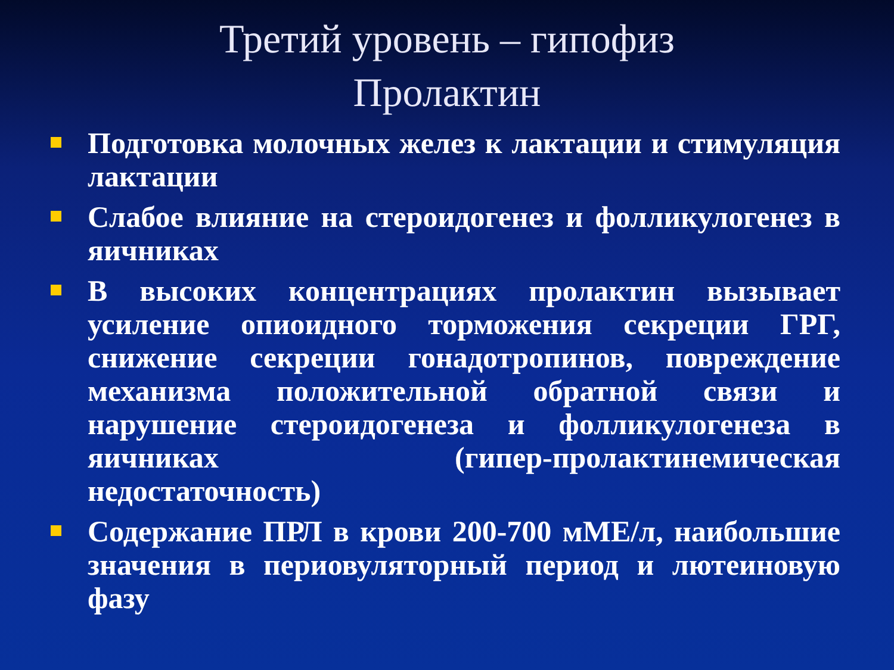Третий уровень – гипофиз
Пролактин
Подготовка молочных желез к лактации и стимуляция лактации
Слабое влияние на стероидогенез и фолликулогенез в яичниках
В высоких концентрациях пролактин вызывает усиление опиоидного торможения секреции ГРГ, снижение секреции гонадотропинов, повреждение механизма положительной обратной связи и нарушение стероидогенеза и фолликулогенеза в яичниках (гипер-пролактинемическая недостаточность)
Содержание ПРЛ в крови 200-700 мМЕ/л, наибольшие значения в периовуляторный период и лютеиновую фазу